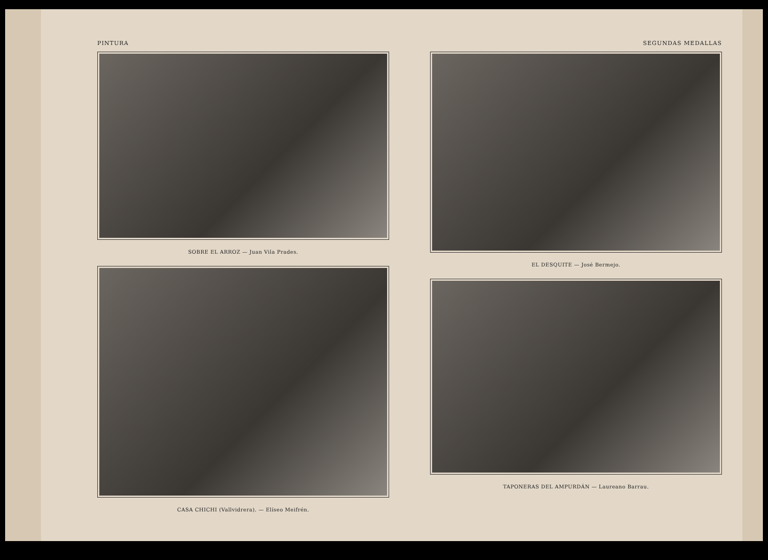PINTURA
SOBRE EL ARROZ — Juan Vila Prades.
CASA CHICHI (Vallvidrera). — Elíseo Meifrén.
SEGUNDAS MEDALLAS
EL DESQUITE — José Bermejo.
TAPONERAS DEL AMPURDÁN — Laureano Barrau.